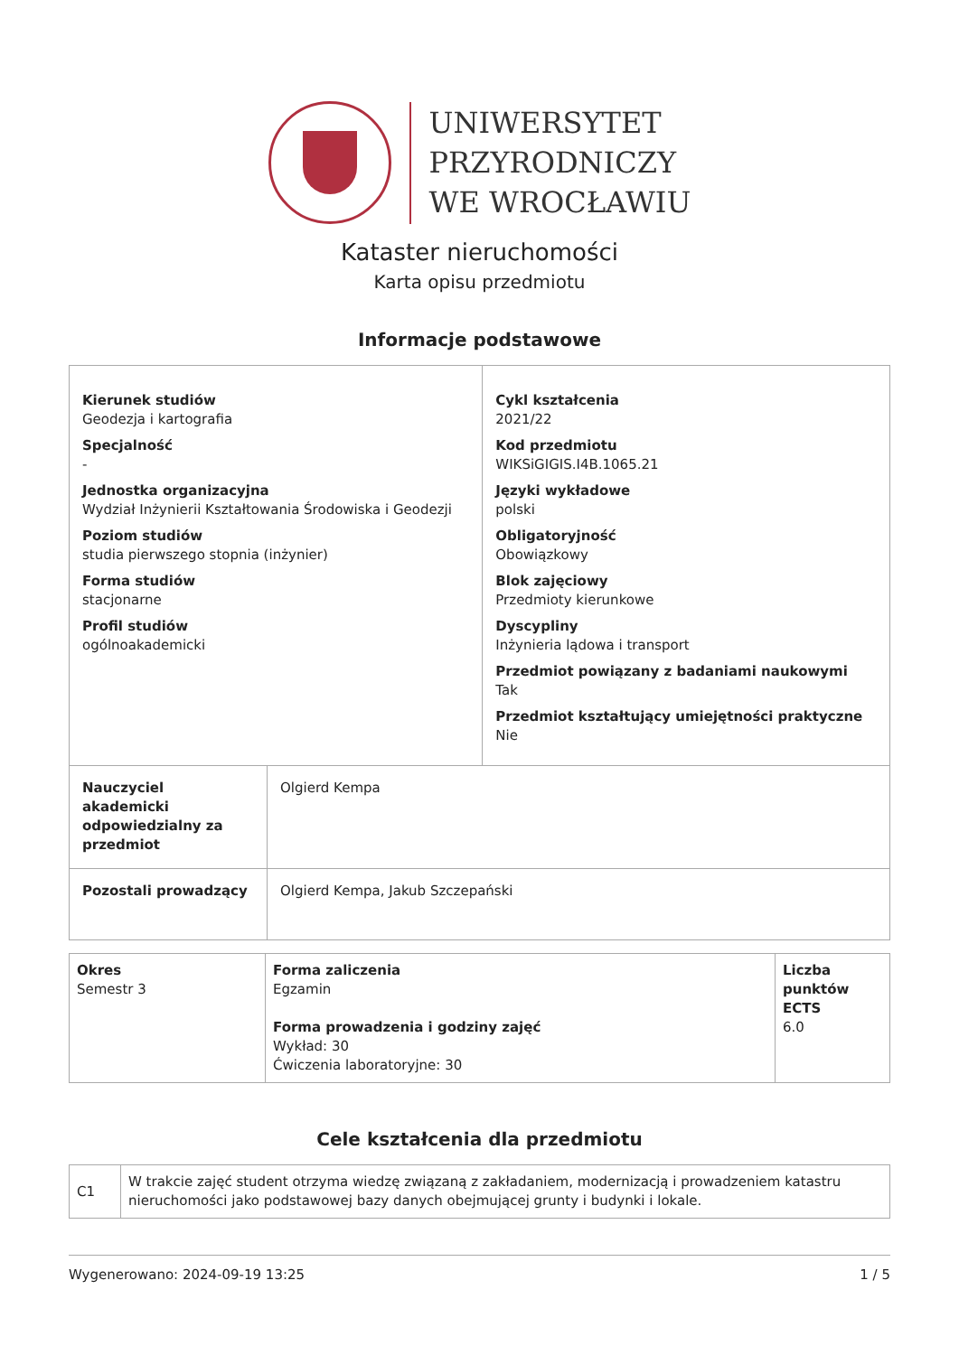UNIWERSYTET
PRZYRODNICZY
WE WROCŁAWIU
Kataster nieruchomości
Karta opisu przedmiotu
Informacje podstawowe
| Kierunek studiów Geodezja i kartografia Specjalność - Jednostka organizacyjna Wydział Inżynierii Kształtowania Środowiska i Geodezji Poziom studiów studia pierwszego stopnia (inżynier) Forma studiów stacjonarne Profil studiów ogólnoakademicki | | Cykl kształcenia 2021/22 Kod przedmiotu WIKSiGIGIS.I4B.1065.21 Języki wykładowe polski Obligatoryjność Obowiązkowy Blok zajęciowy Przedmioty kierunkowe Dyscypliny Inżynieria lądowa i transport Przedmiot powiązany z badaniami naukowymi Tak Przedmiot kształtujący umiejętności praktyczne Nie |
| Nauczyciel akademicki odpowiedzialny za przedmiot | Olgierd Kempa | |
| Pozostali prowadzący | Olgierd Kempa, Jakub Szczepański | |
| Okres Semestr 3 | Forma zaliczenia Egzamin Forma prowadzenia i godziny zajęć Wykład: 30 Ćwiczenia laboratoryjne: 30 | Liczba punktów ECTS 6.0 |
Cele kształcenia dla przedmiotu
| C1 | W trakcie zajęć student otrzyma wiedzę związaną z zakładaniem, modernizacją i prowadzeniem katastru nieruchomości jako podstawowej bazy danych obejmującej grunty i budynki i lokale. |
Wygenerowano: 2024-09-19 13:25 1 / 5